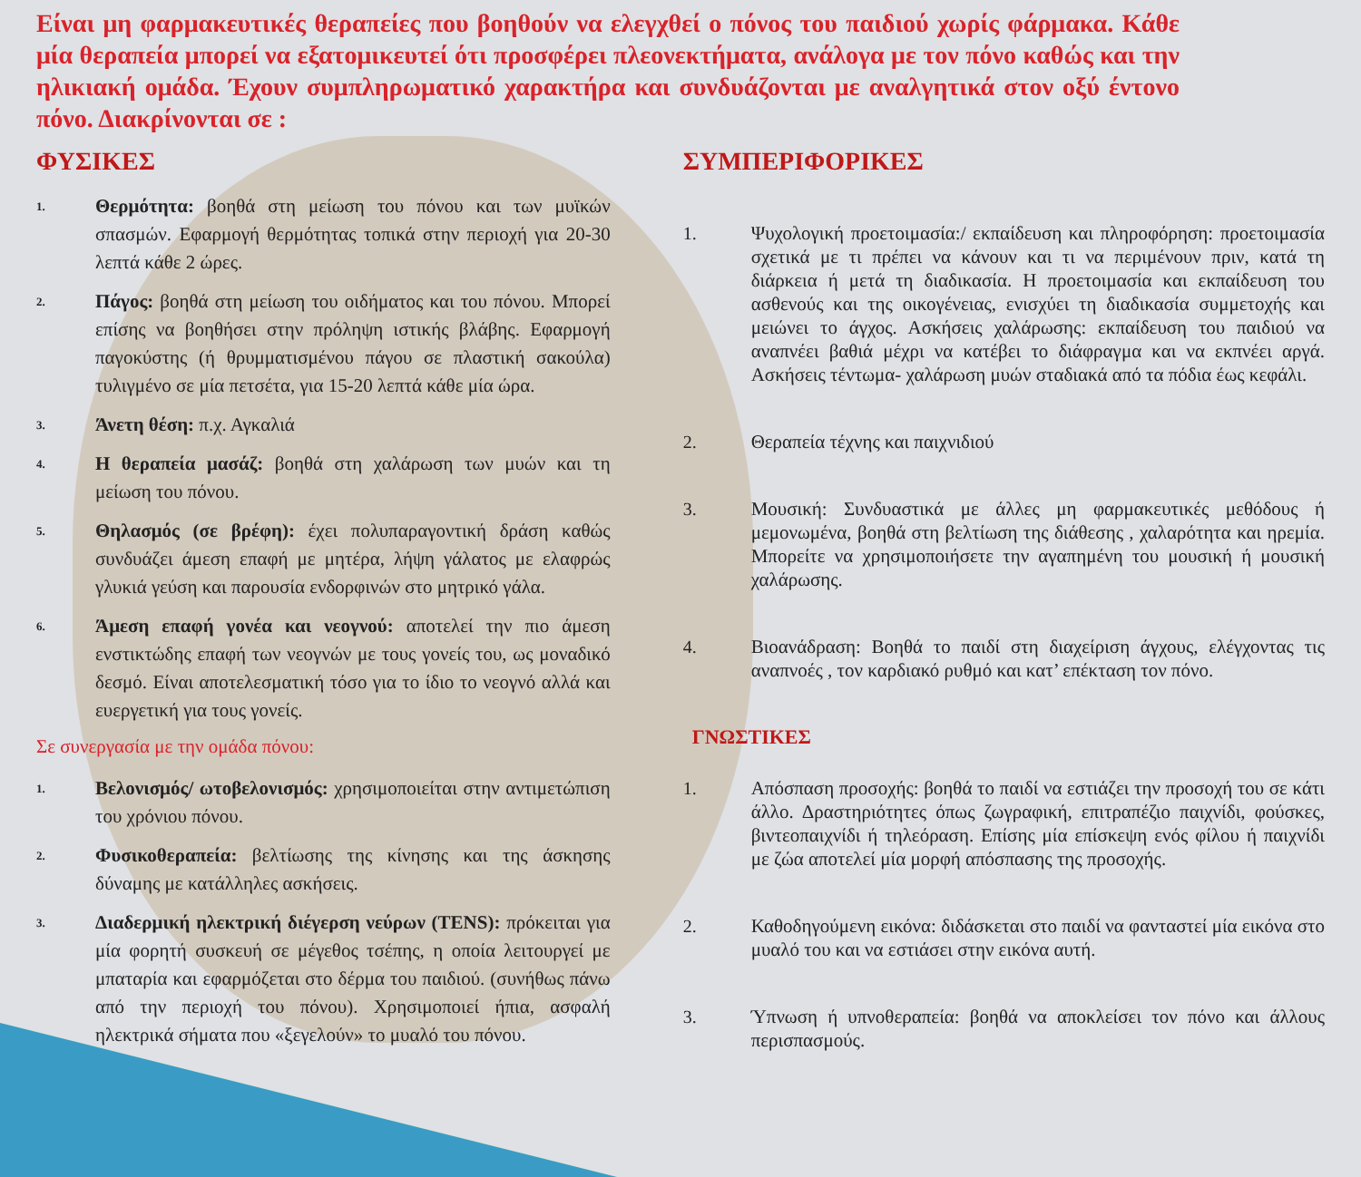Είναι μη φαρμακευτικές θεραπείες που βοηθούν να ελεγχθεί ο πόνος του παιδιού χωρίς φάρμακα. Κάθε μία θεραπεία μπορεί να εξατομικευτεί ότι προσφέρει πλεονεκτήματα, ανάλογα με τον πόνο καθώς και την ηλικιακή ομάδα. Έχουν συμπληρωματικό χαρακτήρα και συνδυάζονται με αναλγητικά στον οξύ έντονο πόνο. Διακρίνονται σε :
ΦΥΣΙΚΕΣ
1. Θερμότητα: βοηθά στη μείωση του πόνου και των μυϊκών σπασμών. Εφαρμογή θερμότητας τοπικά στην περιοχή για 20-30 λεπτά κάθε 2 ώρες.
2. Πάγος: βοηθά στη μείωση του οιδήματος και του πόνου. Μπορεί επίσης να βοηθήσει στην πρόληψη ιστικής βλάβης. Εφαρμογή παγοκύστης (ή θρυμματισμένου πάγου σε πλαστική σακούλα) τυλιγμένο σε μία πετσέτα, για 15-20 λεπτά κάθε μία ώρα.
3. Άνετη θέση: π.χ. Αγκαλιά
4. Η θεραπεία μασάζ: βοηθά στη χαλάρωση των μυών και τη μείωση του πόνου.
5. Θηλασμός (σε βρέφη): έχει πολυπαραγοντική δράση καθώς συνδυάζει άμεση επαφή με μητέρα, λήψη γάλατος με ελαφρώς γλυκιά γεύση και παρουσία ενδορφινών στο μητρικό γάλα.
6. Άμεση επαφή γονέα και νεογνού: αποτελεί την πιο άμεση ενστικτώδης επαφή των νεογνών με τους γονείς του, ως μοναδικό δεσμό. Είναι αποτελεσματική τόσο για το ίδιο το νεογνό αλλά και ευεργετική για τους γονείς.
Σε συνεργασία με την ομάδα πόνου:
1. Βελονισμός/ ωτοβελονισμός: χρησιμοποιείται στην αντιμετώπιση του χρόνιου πόνου.
2. Φυσικοθεραπεία: βελτίωσης της κίνησης και της άσκησης δύναμης με κατάλληλες ασκήσεις.
3. Διαδερμική ηλεκτρική διέγερση νεύρων (TENS): πρόκειται για μία φορητή συσκευή σε μέγεθος τσέπης, η οποία λειτουργεί με μπαταρία και εφαρμόζεται στο δέρμα του παιδιού. (συνήθως πάνω από την περιοχή του πόνου). Χρησιμοποιεί ήπια, ασφαλή ηλεκτρικά σήματα που «ξεγελούν» το μυαλό του πόνου.
ΣΥΜΠΕΡΙΦΟΡΙΚΕΣ
1. Ψυχολογική προετοιμασία:/ εκπαίδευση και πληροφόρηση: προετοιμασία σχετικά με τι πρέπει να κάνουν και τι να περιμένουν πριν, κατά τη διάρκεια ή μετά τη διαδικασία. Η προετοιμασία και εκπαίδευση του ασθενούς και της οικογένειας, ενισχύει τη διαδικασία συμμετοχής και μειώνει το άγχος. Ασκήσεις χαλάρωσης: εκπαίδευση του παιδιού να αναπνέει βαθιά μέχρι να κατέβει το διάφραγμα και να εκπνέει αργά. Ασκήσεις τέντωμα- χαλάρωση μυών σταδιακά από τα πόδια έως κεφάλι.
2. Θεραπεία τέχνης και παιχνιδιού
3. Μουσική: Συνδυαστικά με άλλες μη φαρμακευτικές μεθόδους ή μεμονωμένα, βοηθά στη βελτίωση της διάθεσης , χαλαρότητα και ηρεμία. Μπορείτε να χρησιμοποιήσετε την αγαπημένη του μουσική ή μουσική χαλάρωσης.
4. Βιοανάδραση: Βοηθά το παιδί στη διαχείριση άγχους, ελέγχοντας τις αναπνοές , τον καρδιακό ρυθμό και κατ’ επέκταση τον πόνο.
ΓΝΩΣΤΙΚΕΣ
1. Απόσπαση προσοχής: βοηθά το παιδί να εστιάζει την προσοχή του σε κάτι άλλο. Δραστηριότητες όπως ζωγραφική, επιτραπέζιο παιχνίδι, φούσκες, βιντεοπαιχνίδι ή τηλεόραση. Επίσης μία επίσκεψη ενός φίλου ή παιχνίδι με ζώα αποτελεί μία μορφή απόσπασης της προσοχής.
2. Καθοδηγούμενη εικόνα: διδάσκεται στο παιδί να φανταστεί μία εικόνα στο μυαλό του και να εστιάσει στην εικόνα αυτή.
3. Ύπνωση ή υπνοθεραπεία: βοηθά να αποκλείσει τον πόνο και άλλους περισπασμούς.